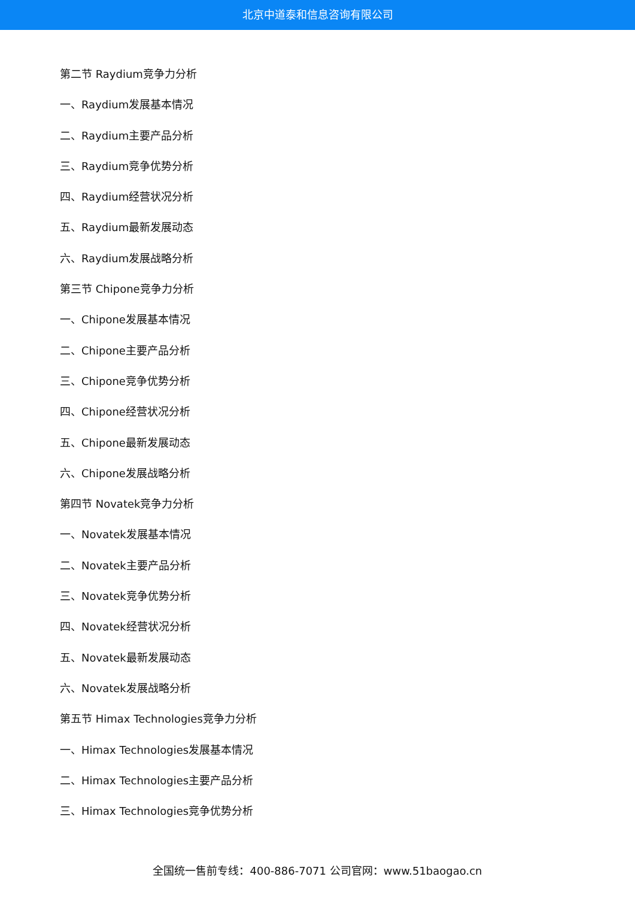北京中道泰和信息咨询有限公司
第二节 Raydium竞争力分析
一、Raydium发展基本情况
二、Raydium主要产品分析
三、Raydium竞争优势分析
四、Raydium经营状况分析
五、Raydium最新发展动态
六、Raydium发展战略分析
第三节 Chipone竞争力分析
一、Chipone发展基本情况
二、Chipone主要产品分析
三、Chipone竞争优势分析
四、Chipone经营状况分析
五、Chipone最新发展动态
六、Chipone发展战略分析
第四节 Novatek竞争力分析
一、Novatek发展基本情况
二、Novatek主要产品分析
三、Novatek竞争优势分析
四、Novatek经营状况分析
五、Novatek最新发展动态
六、Novatek发展战略分析
第五节 Himax Technologies竞争力分析
一、Himax Technologies发展基本情况
二、Himax Technologies主要产品分析
三、Himax Technologies竞争优势分析
全国统一售前专线：400-886-7071 公司官网：www.51baogao.cn